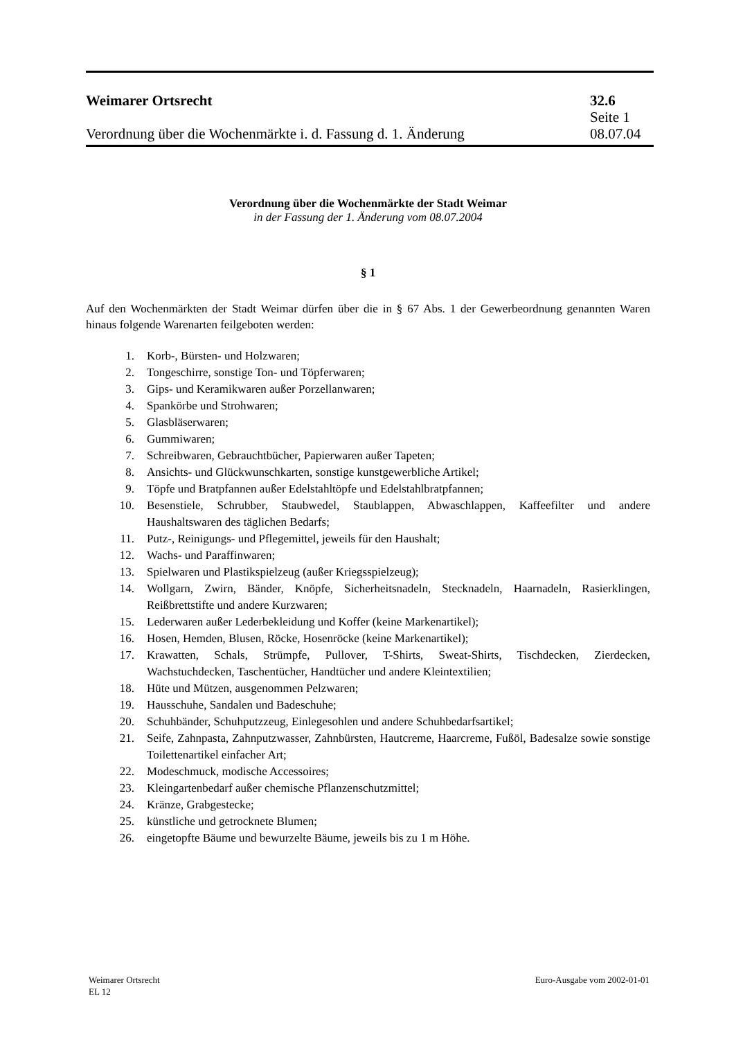Weimarer Ortsrecht 32.6
Seite 1
Verordnung über die Wochenmärkte i. d. Fassung d. 1. Änderung 08.07.04
Verordnung über die Wochenmärkte der Stadt Weimar
in der Fassung der 1. Änderung vom 08.07.2004
§ 1
Auf den Wochenmärkten der Stadt Weimar dürfen über die in § 67 Abs. 1 der Gewerbeordnung genannten Waren hinaus folgende Warenarten feilgeboten werden:
1. Korb-, Bürsten- und Holzwaren;
2. Tongeschirre, sonstige Ton- und Töpferwaren;
3. Gips- und Keramikwaren außer Porzellanwaren;
4. Spankörbe und Strohwaren;
5. Glasbläserwaren;
6. Gummiwaren;
7. Schreibwaren, Gebrauchtbücher, Papierwaren außer Tapeten;
8. Ansichts- und Glückwunschkarten, sonstige kunstgewerbliche Artikel;
9. Töpfe und Bratpfannen außer Edelstahltöpfe und Edelstahlbratpfannen;
10. Besenstiele, Schrubber, Staubwedel, Staublappen, Abwaschlappen, Kaffeefilter und andere Haushaltswaren des täglichen Bedarfs;
11. Putz-, Reinigungs- und Pflegemittel, jeweils für den Haushalt;
12. Wachs- und Paraffinwaren;
13. Spielwaren und Plastikspielzeug (außer Kriegsspielzeug);
14. Wollgarn, Zwirn, Bänder, Knöpfe, Sicherheitsnadeln, Stecknadeln, Haarnadeln, Rasierklingen, Reißbrettstifte und andere Kurzwaren;
15. Lederwaren außer Lederbekleidung und Koffer (keine Markenartikel);
16. Hosen, Hemden, Blusen, Röcke, Hosenröcke (keine Markenartikel);
17. Krawatten, Schals, Strümpfe, Pullover, T-Shirts, Sweat-Shirts, Tischdecken, Zierdecken, Wachstuchdecken, Taschentücher, Handtücher und andere Kleintextilien;
18. Hüte und Mützen, ausgenommen Pelzwaren;
19. Hausschuhe, Sandalen und Badeschuhe;
20. Schuhbänder, Schuhputzzeug, Einlegesohlen und andere Schuhbedarfsartikel;
21. Seife, Zahnpasta, Zahnputzwasser, Zahnbürsten, Hautcreme, Haarcreme, Fußöl, Badesalze sowie sonstige Toilettenartikel einfacher Art;
22. Modeschmuck, modische Accessoires;
23. Kleingartenbedarf außer chemische Pflanzenschutzmittel;
24. Kränze, Grabgestecke;
25. künstliche und getrocknete Blumen;
26. eingetopfte Bäume und bewurzelte Bäume, jeweils bis zu 1 m Höhe.
Weimarer Ortsrecht
EL 12
Euro-Ausgabe vom 2002-01-01